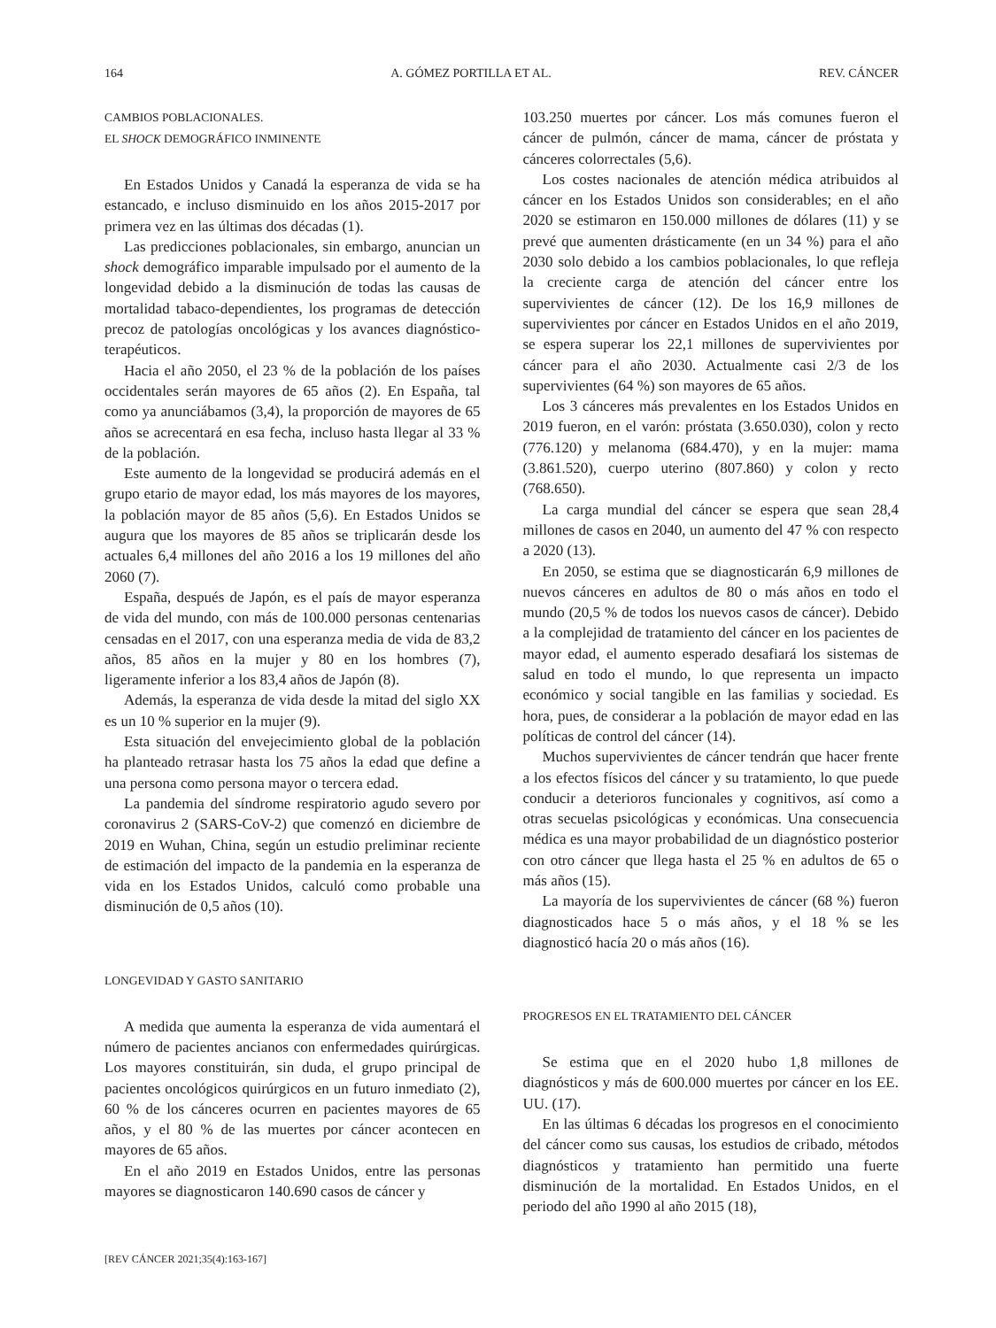164 A. GÓMEZ PORTILLA ET AL. REV. CÁNCER
CAMBIOS POBLACIONALES.
EL SHOCK DEMOGRÁFICO INMINENTE
En Estados Unidos y Canadá la esperanza de vida se ha estancado, e incluso disminuido en los años 2015-2017 por primera vez en las últimas dos décadas (1).
Las predicciones poblacionales, sin embargo, anuncian un shock demográfico imparable impulsado por el aumento de la longevidad debido a la disminución de todas las causas de mortalidad tabaco-dependientes, los programas de detección precoz de patologías oncológicas y los avances diagnóstico-terapéuticos.
Hacia el año 2050, el 23 % de la población de los países occidentales serán mayores de 65 años (2). En España, tal como ya anunciábamos (3,4), la proporción de mayores de 65 años se acrecentará en esa fecha, incluso hasta llegar al 33 % de la población.
Este aumento de la longevidad se producirá además en el grupo etario de mayor edad, los más mayores de los mayores, la población mayor de 85 años (5,6). En Estados Unidos se augura que los mayores de 85 años se triplicarán desde los actuales 6,4 millones del año 2016 a los 19 millones del año 2060 (7).
España, después de Japón, es el país de mayor esperanza de vida del mundo, con más de 100.000 personas centenarias censadas en el 2017, con una esperanza media de vida de 83,2 años, 85 años en la mujer y 80 en los hombres (7), ligeramente inferior a los 83,4 años de Japón (8).
Además, la esperanza de vida desde la mitad del siglo XX es un 10 % superior en la mujer (9).
Esta situación del envejecimiento global de la población ha planteado retrasar hasta los 75 años la edad que define a una persona como persona mayor o tercera edad.
La pandemia del síndrome respiratorio agudo severo por coronavirus 2 (SARS-CoV-2) que comenzó en diciembre de 2019 en Wuhan, China, según un estudio preliminar reciente de estimación del impacto de la pandemia en la esperanza de vida en los Estados Unidos, calculó como probable una disminución de 0,5 años (10).
LONGEVIDAD Y GASTO SANITARIO
A medida que aumenta la esperanza de vida aumentará el número de pacientes ancianos con enfermedades quirúrgicas. Los mayores constituirán, sin duda, el grupo principal de pacientes oncológicos quirúrgicos en un futuro inmediato (2), 60 % de los cánceres ocurren en pacientes mayores de 65 años, y el 80 % de las muertes por cáncer acontecen en mayores de 65 años.
En el año 2019 en Estados Unidos, entre las personas mayores se diagnosticaron 140.690 casos de cáncer y
103.250 muertes por cáncer. Los más comunes fueron el cáncer de pulmón, cáncer de mama, cáncer de próstata y cánceres colorrectales (5,6).
Los costes nacionales de atención médica atribuidos al cáncer en los Estados Unidos son considerables; en el año 2020 se estimaron en 150.000 millones de dólares (11) y se prevé que aumenten drásticamente (en un 34 %) para el año 2030 solo debido a los cambios poblacionales, lo que refleja la creciente carga de atención del cáncer entre los supervivientes de cáncer (12). De los 16,9 millones de supervivientes por cáncer en Estados Unidos en el año 2019, se espera superar los 22,1 millones de supervivientes por cáncer para el año 2030. Actualmente casi 2/3 de los supervivientes (64 %) son mayores de 65 años.
Los 3 cánceres más prevalentes en los Estados Unidos en 2019 fueron, en el varón: próstata (3.650.030), colon y recto (776.120) y melanoma (684.470), y en la mujer: mama (3.861.520), cuerpo uterino (807.860) y colon y recto (768.650).
La carga mundial del cáncer se espera que sean 28,4 millones de casos en 2040, un aumento del 47 % con respecto a 2020 (13).
En 2050, se estima que se diagnosticarán 6,9 millones de nuevos cánceres en adultos de 80 o más años en todo el mundo (20,5 % de todos los nuevos casos de cáncer). Debido a la complejidad de tratamiento del cáncer en los pacientes de mayor edad, el aumento esperado desafiará los sistemas de salud en todo el mundo, lo que representa un impacto económico y social tangible en las familias y sociedad. Es hora, pues, de considerar a la población de mayor edad en las políticas de control del cáncer (14).
Muchos supervivientes de cáncer tendrán que hacer frente a los efectos físicos del cáncer y su tratamiento, lo que puede conducir a deterioros funcionales y cognitivos, así como a otras secuelas psicológicas y económicas. Una consecuencia médica es una mayor probabilidad de un diagnóstico posterior con otro cáncer que llega hasta el 25 % en adultos de 65 o más años (15).
La mayoría de los supervivientes de cáncer (68 %) fueron diagnosticados hace 5 o más años, y el 18 % se les diagnosticó hacía 20 o más años (16).
PROGRESOS EN EL TRATAMIENTO DEL CÁNCER
Se estima que en el 2020 hubo 1,8 millones de diagnósticos y más de 600.000 muertes por cáncer en los EE. UU. (17).
En las últimas 6 décadas los progresos en el conocimiento del cáncer como sus causas, los estudios de cribado, métodos diagnósticos y tratamiento han permitido una fuerte disminución de la mortalidad. En Estados Unidos, en el periodo del año 1990 al año 2015 (18),
[REV CÁNCER 2021;35(4):163-167]